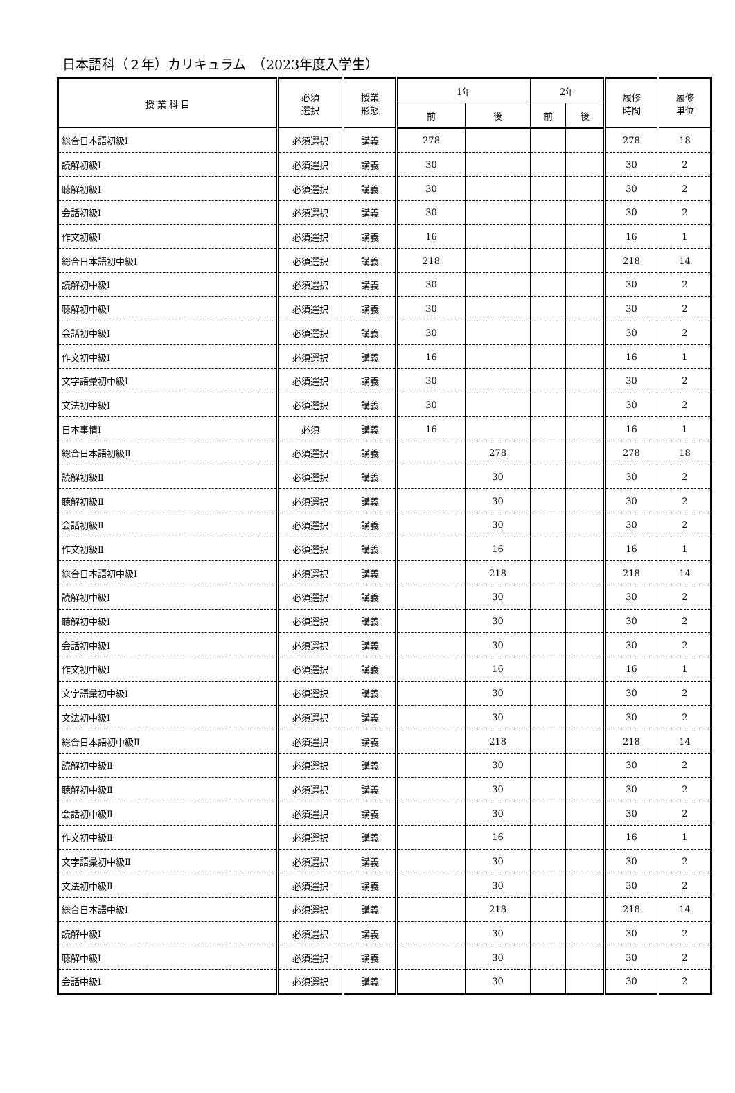日本語科（２年）カリキュラム　（2023年度入学生）
| 授 業 科 目 | 必須 選択 | 授業 形態 | 1年 | | 2年 | | 履修 時間 | 履修 単位 |
| --- | --- | --- | --- | --- | --- | --- | --- | --- |
| | | | 前 | 後 | 前 | 後 | | |
| 総合日本語初級Ⅰ | 必須選択 | 講義 | 278 | | | | 278 | 18 |
| 読解初級Ⅰ | 必須選択 | 講義 | 30 | | | | 30 | 2 |
| 聴解初級Ⅰ | 必須選択 | 講義 | 30 | | | | 30 | 2 |
| 会話初級Ⅰ | 必須選択 | 講義 | 30 | | | | 30 | 2 |
| 作文初級Ⅰ | 必須選択 | 講義 | 16 | | | | 16 | 1 |
| 総合日本語初中級Ⅰ | 必須選択 | 講義 | 218 | | | | 218 | 14 |
| 読解初中級Ⅰ | 必須選択 | 講義 | 30 | | | | 30 | 2 |
| 聴解初中級Ⅰ | 必須選択 | 講義 | 30 | | | | 30 | 2 |
| 会話初中級Ⅰ | 必須選択 | 講義 | 30 | | | | 30 | 2 |
| 作文初中級Ⅰ | 必須選択 | 講義 | 16 | | | | 16 | 1 |
| 文字語彙初中級Ⅰ | 必須選択 | 講義 | 30 | | | | 30 | 2 |
| 文法初中級Ⅰ | 必須選択 | 講義 | 30 | | | | 30 | 2 |
| 日本事情Ⅰ | 必須 | 講義 | 16 | | | | 16 | 1 |
| 総合日本語初級Ⅱ | 必須選択 | 講義 | | 278 | | | 278 | 18 |
| 読解初級Ⅱ | 必須選択 | 講義 | | 30 | | | 30 | 2 |
| 聴解初級Ⅱ | 必須選択 | 講義 | | 30 | | | 30 | 2 |
| 会話初級Ⅱ | 必須選択 | 講義 | | 30 | | | 30 | 2 |
| 作文初級Ⅱ | 必須選択 | 講義 | | 16 | | | 16 | 1 |
| 総合日本語初中級Ⅰ | 必須選択 | 講義 | | 218 | | | 218 | 14 |
| 読解初中級Ⅰ | 必須選択 | 講義 | | 30 | | | 30 | 2 |
| 聴解初中級Ⅰ | 必須選択 | 講義 | | 30 | | | 30 | 2 |
| 会話初中級Ⅰ | 必須選択 | 講義 | | 30 | | | 30 | 2 |
| 作文初中級Ⅰ | 必須選択 | 講義 | | 16 | | | 16 | 1 |
| 文字語彙初中級Ⅰ | 必須選択 | 講義 | | 30 | | | 30 | 2 |
| 文法初中級Ⅰ | 必須選択 | 講義 | | 30 | | | 30 | 2 |
| 総合日本語初中級Ⅱ | 必須選択 | 講義 | | 218 | | | 218 | 14 |
| 読解初中級Ⅱ | 必須選択 | 講義 | | 30 | | | 30 | 2 |
| 聴解初中級Ⅱ | 必須選択 | 講義 | | 30 | | | 30 | 2 |
| 会話初中級Ⅱ | 必須選択 | 講義 | | 30 | | | 30 | 2 |
| 作文初中級Ⅱ | 必須選択 | 講義 | | 16 | | | 16 | 1 |
| 文字語彙初中級Ⅱ | 必須選択 | 講義 | | 30 | | | 30 | 2 |
| 文法初中級Ⅱ | 必須選択 | 講義 | | 30 | | | 30 | 2 |
| 総合日本語中級Ⅰ | 必須選択 | 講義 | | 218 | | | 218 | 14 |
| 読解中級Ⅰ | 必須選択 | 講義 | | 30 | | | 30 | 2 |
| 聴解中級Ⅰ | 必須選択 | 講義 | | 30 | | | 30 | 2 |
| 会話中級Ⅰ | 必須選択 | 講義 | | 30 | | | 30 | 2 |